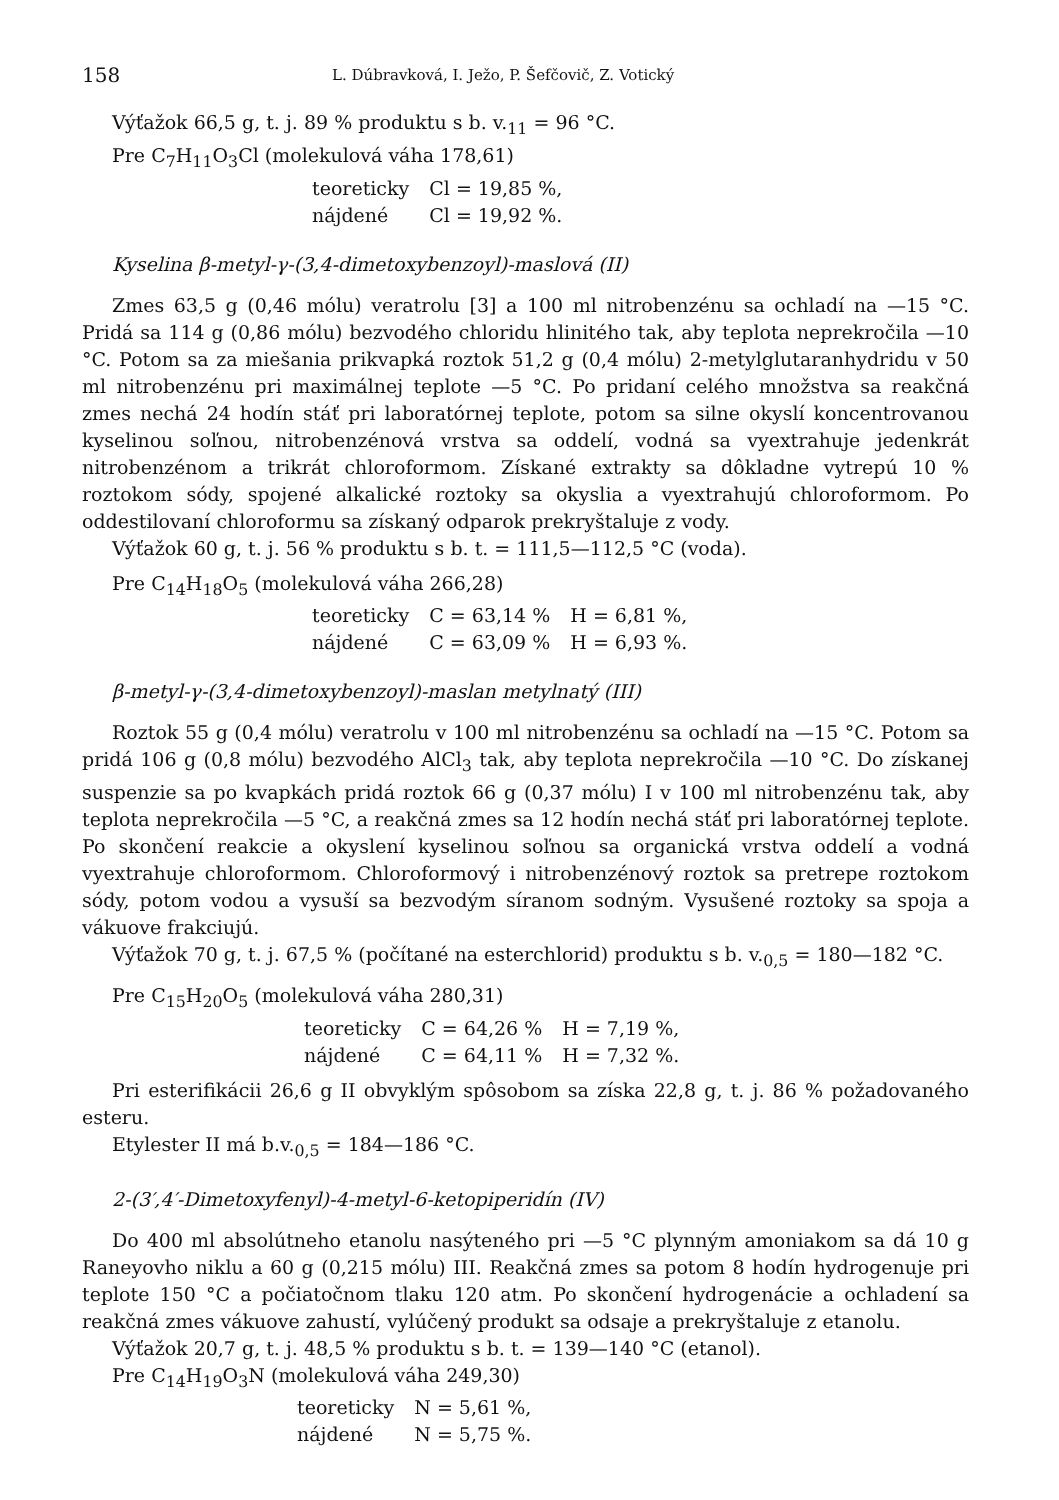158 L. Dúbravková, I. Ježo, P. Šefčovič, Z. Votický
Výťažok 66,5 g, t. j. 89 % produktu s b. v.<sub>11</sub> = 96 °C.
Pre C<sub>7</sub>H<sub>11</sub>O<sub>3</sub>Cl (molekulová váha 178,61)
| teoreticky | Cl = 19,85 %, |
| nájdené | Cl = 19,92 %. |
Kyselina β-metyl-γ-(3,4-dimetoxybenzoyl)-maslová (II)
Zmes 63,5 g (0,46 mólu) veratrolu [3] a 100 ml nitrobenzénu sa ochladí na —15 °C. Pridá sa 114 g (0,86 mólu) bezvodého chloridu hlinitého tak, aby teplota neprekročila —10 °C. Potom sa za miešania prikvapká roztok 51,2 g (0,4 mólu) 2-metylglutaranhydridu v 50 ml nitrobenzénu pri maximálnej teplote —5 °C. Po pridaní celého množstva sa reakčná zmes nechá 24 hodín stáť pri laboratórnej teplote, potom sa silne okyslí koncentrovanou kyselinou soľnou, nitrobenzénová vrstva sa oddelí, vodná sa vyextrahuje jedenkrát nitrobenzénom a trikrát chloroformom. Získané extrakty sa dôkladne vytrepú 10 % roztokom sódy, spojené alkalické roztoky sa okyslia a vyextrahujú chloroformom. Po oddestilovaní chloroformu sa získaný odparok prekryštaluje z vody.
Výťažok 60 g, t. j. 56 % produktu s b. t. = 111,5—112,5 °C (voda).
Pre C<sub>14</sub>H<sub>18</sub>O<sub>5</sub> (molekulová váha 266,28)
| teoreticky | C = 63,14 % | H = 6,81 %, |
| nájdené | C = 63,09 % | H = 6,93 %. |
β-metyl-γ-(3,4-dimetoxybenzoyl)-maslan metylnatý (III)
Roztok 55 g (0,4 mólu) veratrolu v 100 ml nitrobenzénu sa ochladí na —15 °C. Potom sa pridá 106 g (0,8 mólu) bezvodého AlCl<sub>3</sub> tak, aby teplota neprekročila —10 °C. Do získanej suspenzie sa po kvapkách pridá roztok 66 g (0,37 mólu) I v 100 ml nitrobenzénu tak, aby teplota neprekročila —5 °C, a reakčná zmes sa 12 hodín nechá stáť pri laboratórnej teplote. Po skončení reakcie a okyslení kyselinou soľnou sa organická vrstva oddelí a vodná vyextrahuje chloroformom. Chloroformový i nitrobenzénový roztok sa pretrepe roztokom sódy, potom vodou a vysuší sa bezvodým síranom sodným. Vysušené roztoky sa spoja a vákuove frakciujú.
Výťažok 70 g, t. j. 67,5 % (počítané na esterchlorid) produktu s b. v.<sub>0,5</sub> = 180—182 °C.
Pre C<sub>15</sub>H<sub>20</sub>O<sub>5</sub> (molekulová váha 280,31)
| teoreticky | C = 64,26 % | H = 7,19 %, |
| nájdené | C = 64,11 % | H = 7,32 %. |
Pri esterifikácii 26,6 g II obvyklým spôsobom sa získa 22,8 g, t. j. 86 % požadovaného esteru.
Etylester II má b.v.<sub>0,5</sub> = 184—186 °C.
2-(3′,4′-Dimetoxyfenyl)-4-metyl-6-ketopiperidín (IV)
Do 400 ml absolútneho etanolu nasýteného pri —5 °C plynným amoniakom sa dá 10 g Raneyovho niklu a 60 g (0,215 mólu) III. Reakčná zmes sa potom 8 hodín hydrogenuje pri teplote 150 °C a počiatočnom tlaku 120 atm. Po skončení hydrogenácie a ochladení sa reakčná zmes vákuove zahustí, vylúčený produkt sa odsaje a prekryštaluje z etanolu.
Výťažok 20,7 g, t. j. 48,5 % produktu s b. t. = 139—140 °C (etanol).
Pre C<sub>14</sub>H<sub>19</sub>O<sub>3</sub>N (molekulová váha 249,30)
| teoreticky | N = 5,61 %, |
| nájdené | N = 5,75 %. |